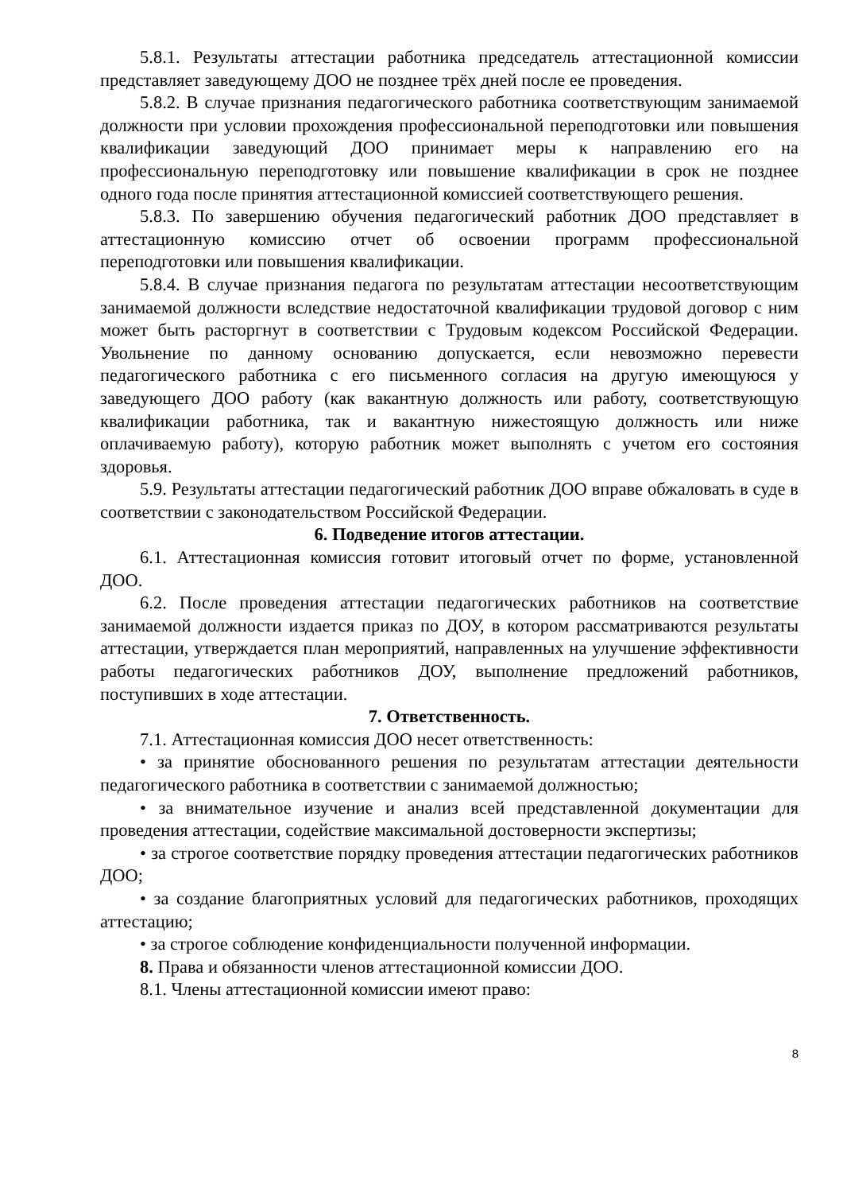5.8.1. Результаты аттестации работника председатель аттестационной комиссии представляет заведующему ДОО не позднее трёх дней после ее проведения.
5.8.2. В случае признания педагогического работника соответствующим занимаемой должности при условии прохождения профессиональной переподготовки или повышения квалификации заведующий ДОО принимает меры к направлению его на профессиональную переподготовку или повышение квалификации в срок не позднее одного года после принятия аттестационной комиссией соответствующего решения.
5.8.3. По завершению обучения педагогический работник ДОО представляет в аттестационную комиссию отчет об освоении программ профессиональной переподготовки или повышения квалификации.
5.8.4. В случае признания педагога по результатам аттестации несоответствующим занимаемой должности вследствие недостаточной квалификации трудовой договор с ним может быть расторгнут в соответствии с Трудовым кодексом Российской Федерации. Увольнение по данному основанию допускается, если невозможно перевести педагогического работника с его письменного согласия на другую имеющуюся у заведующего ДОО работу (как вакантную должность или работу, соответствующую квалификации работника, так и вакантную нижестоящую должность или ниже оплачиваемую работу), которую работник может выполнять с учетом его состояния здоровья.
5.9. Результаты аттестации педагогический работник ДОО вправе обжаловать в суде в соответствии с законодательством Российской Федерации.
6. Подведение итогов аттестации.
6.1. Аттестационная комиссия готовит итоговый отчет по форме, установленной ДОО.
6.2. После проведения аттестации педагогических работников на соответствие занимаемой должности издается приказ по ДОУ, в котором рассматриваются результаты аттестации, утверждается план мероприятий, направленных на улучшение эффективности работы педагогических работников ДОУ, выполнение предложений работников, поступивших в ходе аттестации.
7. Ответственность.
7.1. Аттестационная комиссия ДОО несет ответственность:
• за принятие обоснованного решения по результатам аттестации деятельности педагогического работника в соответствии с занимаемой должностью;
• за внимательное изучение и анализ всей представленной документации для проведения аттестации, содействие максимальной достоверности экспертизы;
• за строгое соответствие порядку проведения аттестации педагогических работников ДОО;
• за создание благоприятных условий для педагогических работников, проходящих аттестацию;
• за строгое соблюдение конфиденциальности полученной информации.
8. Права и обязанности членов аттестационной комиссии ДОО.
8.1. Члены аттестационной комиссии имеют право:
8